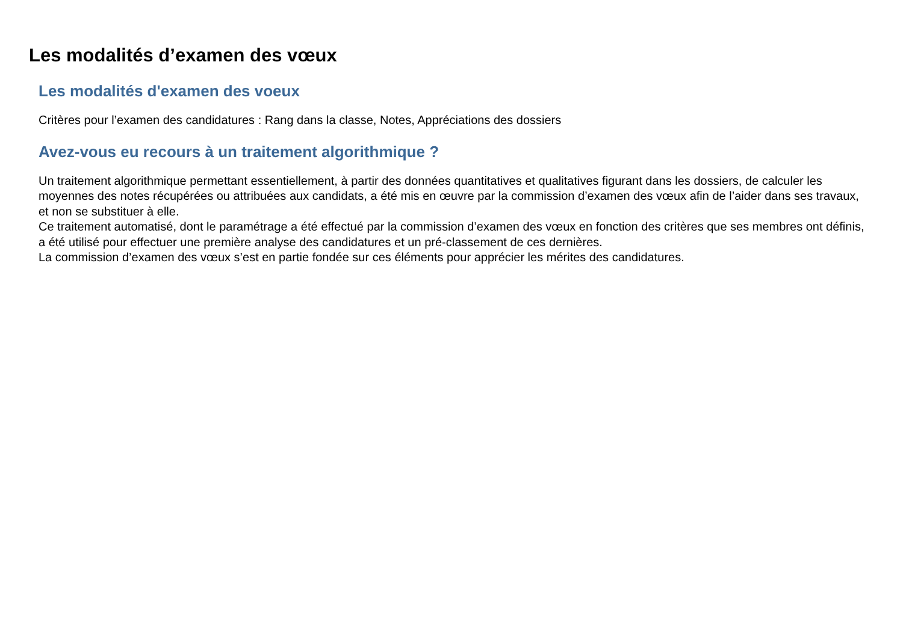Les modalités d’examen des vœux
Les modalités d'examen des voeux
Critères pour l’examen des candidatures : Rang dans la classe, Notes, Appréciations des dossiers
Avez-vous eu recours à un traitement algorithmique ?
Un traitement algorithmique permettant essentiellement, à partir des données quantitatives et qualitatives figurant dans les dossiers, de calculer les moyennes des notes récupérées ou attribuées aux candidats, a été mis en œuvre par la commission d’examen des vœux afin de l’aider dans ses travaux, et non se substituer à elle.
Ce traitement automatisé, dont le paramétrage a été effectué par la commission d’examen des vœux en fonction des critères que ses membres ont définis, a été utilisé pour effectuer une première analyse des candidatures et un pré-classement de ces dernières.
La commission d’examen des vœux s’est en partie fondée sur ces éléments pour apprécier les mérites des candidatures.